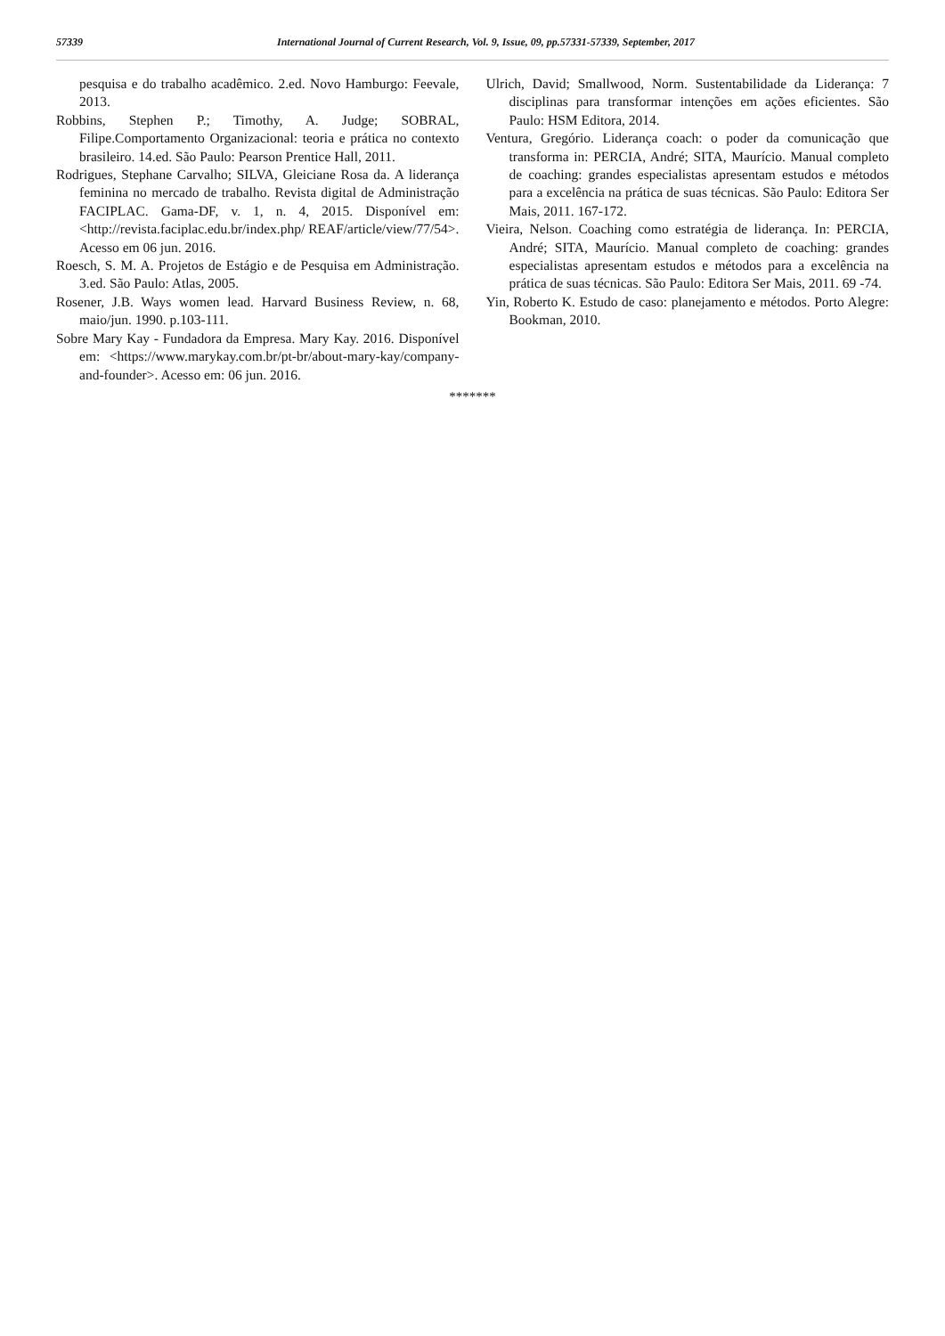57339 International Journal of Current Research, Vol. 9, Issue, 09, pp.57331-57339, September, 2017
pesquisa e do trabalho acadêmico. 2.ed. Novo Hamburgo: Feevale, 2013.
Robbins, Stephen P.; Timothy, A. Judge; SOBRAL, Filipe.Comportamento Organizacional: teoria e prática no contexto brasileiro. 14.ed. São Paulo: Pearson Prentice Hall, 2011.
Rodrigues, Stephane Carvalho; SILVA, Gleiciane Rosa da. A liderança feminina no mercado de trabalho. Revista digital de Administração FACIPLAC. Gama-DF, v. 1, n. 4, 2015. Disponível em: <http://revista.faciplac.edu.br/index.php/ REAF/article/view/77/54>. Acesso em 06 jun. 2016.
Roesch, S. M. A. Projetos de Estágio e de Pesquisa em Administração. 3.ed. São Paulo: Atlas, 2005.
Rosener, J.B. Ways women lead. Harvard Business Review, n. 68, maio/jun. 1990. p.103-111.
Sobre Mary Kay - Fundadora da Empresa. Mary Kay. 2016. Disponível em: <https://www.marykay.com.br/pt-br/about-mary-kay/company-and-founder>. Acesso em: 06 jun. 2016.
Ulrich, David; Smallwood, Norm. Sustentabilidade da Liderança: 7 disciplinas para transformar intenções em ações eficientes. São Paulo: HSM Editora, 2014.
Ventura, Gregório. Liderança coach: o poder da comunicação que transforma in: PERCIA, André; SITA, Maurício. Manual completo de coaching: grandes especialistas apresentam estudos e métodos para a excelência na prática de suas técnicas. São Paulo: Editora Ser Mais, 2011. 167-172.
Vieira, Nelson. Coaching como estratégia de liderança. In: PERCIA, André; SITA, Maurício. Manual completo de coaching: grandes especialistas apresentam estudos e métodos para a excelência na prática de suas técnicas. São Paulo: Editora Ser Mais, 2011. 69 -74.
Yin, Roberto K. Estudo de caso: planejamento e métodos. Porto Alegre: Bookman, 2010.
*******